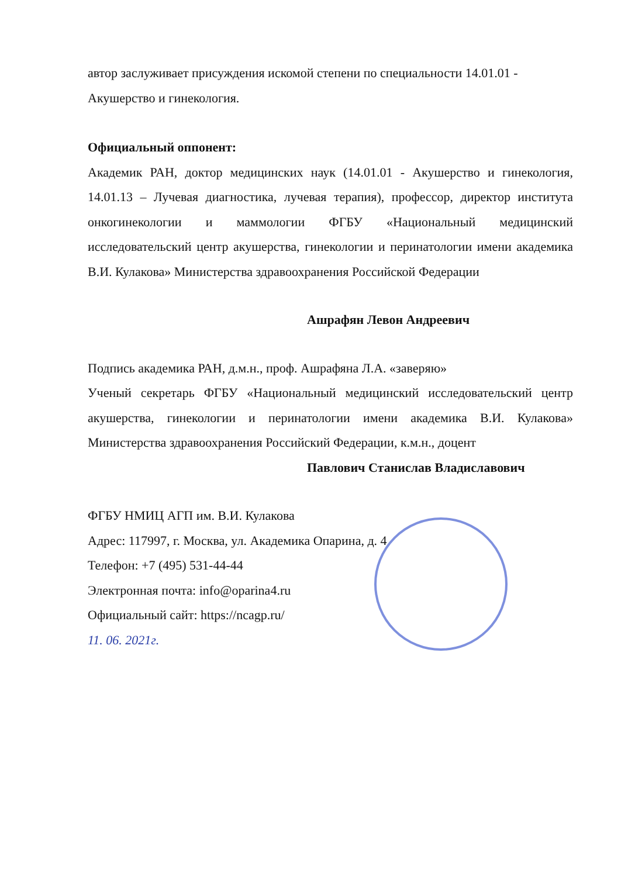автор заслуживает присуждения искомой степени по специальности 14.01.01 - Акушерство и гинекология.
Официальный оппонент:
Академик РАН, доктор медицинских наук (14.01.01 - Акушерство и гинекология, 14.01.13 – Лучевая диагностика, лучевая терапия), профессор, директор института онкогинекологии и маммологии ФГБУ «Национальный медицинский исследовательский центр акушерства, гинекологии и перинатологии имени академика В.И. Кулакова» Министерства здравоохранения Российской Федерации
Ашрафян Левон Андреевич
Подпись академика РАН, д.м.н., проф. Ашрафяна Л.А. «заверяю»
Ученый секретарь ФГБУ «Национальный медицинский исследовательский центр акушерства, гинекологии и перинатологии имени академика В.И. Кулакова» Министерства здравоохранения Российский Федерации, к.м.н., доцент
Павлович Станислав Владиславович
ФГБУ НМИЦ АГП им. В.И. Кулакова
Адрес: 117997, г. Москва, ул. Академика Опарина, д. 4
Телефон: +7 (495) 531-44-44
Электронная почта: info@oparina4.ru
Официальный сайт: https://ncagp.ru/
11. 06. 2021г.